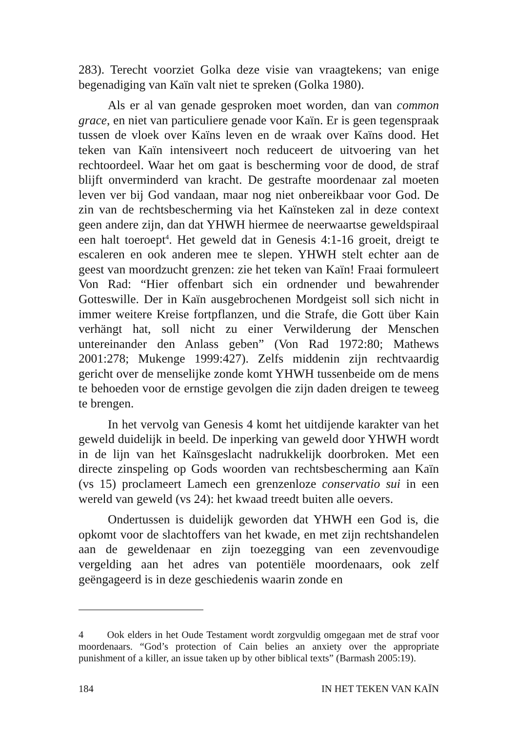283). Terecht voorziet Golka deze visie van vraagtekens; van enige begenadiging van Kaïn valt niet te spreken (Golka 1980).
Als er al van genade gesproken moet worden, dan van common grace, en niet van particuliere genade voor Kaïn. Er is geen tegenspraak tussen de vloek over Kaïns leven en de wraak over Kaïns dood. Het teken van Kaïn intensiveert noch reduceert de uitvoering van het rechtoordeel. Waar het om gaat is bescherming voor de dood, de straf blijft onverminderd van kracht. De gestrafte moordenaar zal moeten leven ver bij God vandaan, maar nog niet onbereikbaar voor God. De zin van de rechtsbescherming via het Kaïnsteken zal in deze context geen andere zijn, dan dat YHWH hiermee de neerwaartse geweldspiraal een halt toeroept<sup>4</sup>. Het geweld dat in Genesis 4:1-16 groeit, dreigt te escaleren en ook anderen mee te slepen. YHWH stelt echter aan de geest van moordzucht grenzen: zie het teken van Kaïn! Fraai formuleert Von Rad: “Hier offenbart sich ein ordnender und bewahrender Gotteswille. Der in Kaïn ausgebrochenen Mordgeist soll sich nicht in immer weitere Kreise fortpflanzen, und die Strafe, die Gott über Kain verhängt hat, soll nicht zu einer Verwilderung der Menschen untereinander den Anlass geben” (Von Rad 1972:80; Mathews 2001:278; Mukenge 1999:427). Zelfs middenin zijn rechtvaardig gericht over de menselijke zonde komt YHWH tussenbeide om de mens te behoeden voor de ernstige gevolgen die zijn daden dreigen te teweeg te brengen.
In het vervolg van Genesis 4 komt het uitdijende karakter van het geweld duidelijk in beeld. De inperking van geweld door YHWH wordt in de lijn van het Kaïnsgeslacht nadrukkelijk doorbroken. Met een directe zinspeling op Gods woorden van rechtsbescherming aan Kaïn (vs 15) proclameert Lamech een grenzenloze conservatio sui in een wereld van geweld (vs 24): het kwaad treedt buiten alle oevers.
Ondertussen is duidelijk geworden dat YHWH een God is, die opkomt voor de slachtoffers van het kwade, en met zijn rechtshandelen aan de geweldenaar en zijn toezegging van een zevenvoudige vergelding aan het adres van potentiële moordenaars, ook zelf geëngageerd is in deze geschiedenis waarin zonde en
4 Ook elders in het Oude Testament wordt zorgvuldig omgegaan met de straf voor moordenaars. “God’s protection of Cain belies an anxiety over the appropriate punishment of a killer, an issue taken up by other biblical texts” (Barmash 2005:19).
184 IN HET TEKEN VAN KAÏN